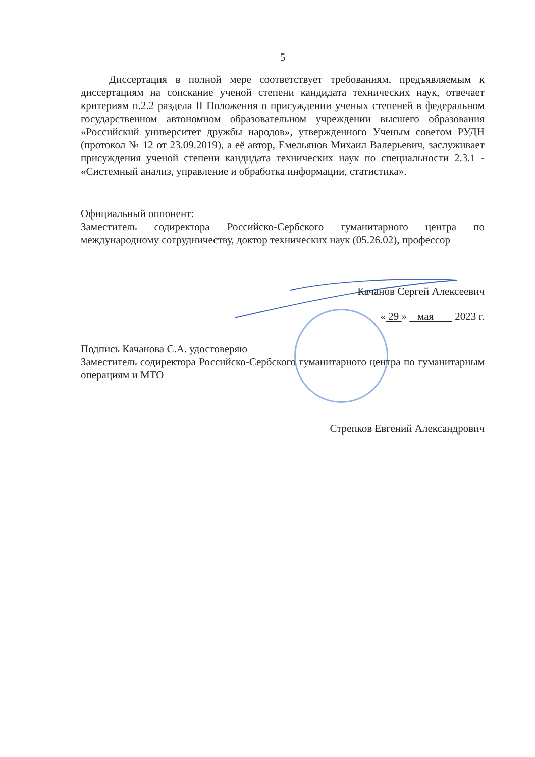5
Диссертация в полной мере соответствует требованиям, предъявляемым к диссертациям на соискание ученой степени кандидата технических наук, отвечает критериям п.2.2 раздела II Положения о присуждении ученых степеней в федеральном государственном автономном образовательном учреждении высшего образования «Российский университет дружбы народов», утвержденного Ученым советом РУДН (протокол № 12 от 23.09.2019), а её автор, Емельянов Михаил Валерьевич, заслуживает присуждения ученой степени кандидата технических наук по специальности 2.3.1 - «Системный анализ, управление и обработка информации, статистика».
Официальный оппонент:
Заместитель содиректора Российско-Сербского гуманитарного центра по международному сотрудничеству, доктор технических наук (05.26.02), профессор
Качанов Сергей Алексеевич
« 29 » мая 2023 г.
Подпись Качанова С.А. удостоверяю
Заместитель содиректора Российско-Сербского гуманитарного центра по гуманитарным операциям и МТО
Стрепков Евгений Александрович